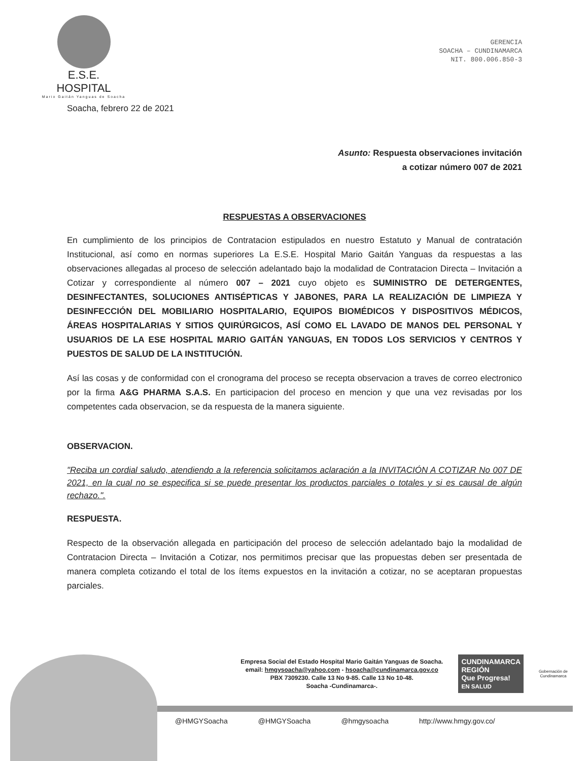E.S.E. HOSPITAL
Mario Gaitán Yanguas de Soacha
GERENCIA
SOACHA – CUNDINAMARCA
NIT. 800.006.850-3
Soacha, febrero 22 de 2021
Asunto: Respuesta observaciones invitación
a cotizar número 007 de 2021
RESPUESTAS A OBSERVACIONES
En cumplimiento de los principios de Contratacion estipulados en nuestro Estatuto y Manual de contratación Institucional, así como en normas superiores La E.S.E. Hospital Mario Gaitán Yanguas da respuestas a las observaciones allegadas al proceso de selección adelantado bajo la modalidad de Contratacion Directa – Invitación a Cotizar y correspondiente al número 007 – 2021 cuyo objeto es SUMINISTRO DE DETERGENTES, DESINFECTANTES, SOLUCIONES ANTISÉPTICAS Y JABONES, PARA LA REALIZACIÓN DE LIMPIEZA Y DESINFECCIÓN DEL MOBILIARIO HOSPITALARIO, EQUIPOS BIOMÉDICOS Y DISPOSITIVOS MÉDICOS, ÁREAS HOSPITALARIAS Y SITIOS QUIRÚRGICOS, ASÍ COMO EL LAVADO DE MANOS DEL PERSONAL Y USUARIOS DE LA ESE HOSPITAL MARIO GAITÁN YANGUAS, EN TODOS LOS SERVICIOS Y CENTROS Y PUESTOS DE SALUD DE LA INSTITUCIÓN.
Así las cosas y de conformidad con el cronograma del proceso se recepta observacion a traves de correo electronico por la firma A&G PHARMA S.A.S. En participacion del proceso en mencion y que una vez revisadas por los competentes cada observacion, se da respuesta de la manera siguiente.
OBSERVACION.
"Reciba un cordial saludo, atendiendo a la referencia solicitamos aclaración a la INVITACIÓN A COTIZAR No 007 DE 2021, en la cual no se especifica si se puede presentar los productos parciales o totales y si es causal de algún rechazo.".
RESPUESTA.
Respecto de la observación allegada en participación del proceso de selección adelantado bajo la modalidad de Contratacion Directa – Invitación a Cotizar, nos permitimos precisar que las propuestas deben ser presentada de manera completa cotizando el total de los ítems expuestos en la invitación a cotizar, no se aceptaran propuestas parciales.
Empresa Social del Estado Hospital Mario Gaitán Yanguas de Soacha.
email: hmgysoacha@yahoo.com - hsoacha@cundinamarca.gov.co
PBX 7309230. Calle 13 No 9-85. Calle 13 No 10-48.
Soacha -Cundinamarca-.
CUNDINAMARCA
REGIÓN
Que Progresa!
EN SALUD
Gobernación de
Cundinamarca
@HMGYSoacha @HMGYSoacha @hmgysoacha http://www.hmgy.gov.co/